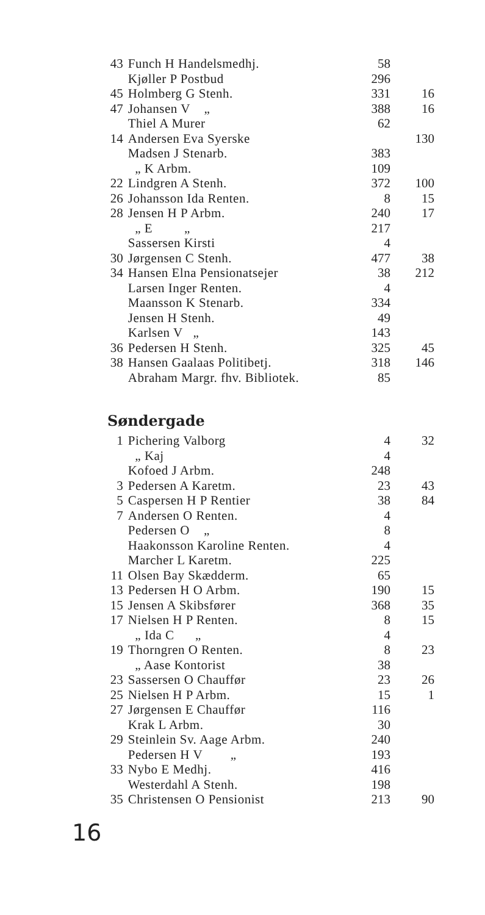| 43 | Funch H Handelsmedhj. | 58 | |
| | Kjøller P Postbud | 296 | |
| 45 | Holmberg G Stenh. | 331 | 16 |
| 47 | Johansen V „ | 388 | 16 |
| | Thiel A Murer | 62 | |
| 14 | Andersen Eva Syerske | | 130 |
| | Madsen J Stenarb. | 383 | |
| | „ K Arbm. | 109 | |
| 22 | Lindgren A Stenh. | 372 | 100 |
| 26 | Johansson Ida Renten. | 8 | 15 |
| 28 | Jensen H P Arbm. | 240 | 17 |
| | „ E „ | 217 | |
| | Sassersen Kirsti | 4 | |
| 30 | Jørgensen C Stenh. | 477 | 38 |
| 34 | Hansen Elna Pensionatsejer | 38 | 212 |
| | Larsen Inger Renten. | 4 | |
| | Maansson K Stenarb. | 334 | |
| | Jensen H Stenh. | 49 | |
| | Karlsen V „ | 143 | |
| 36 | Pedersen H Stenh. | 325 | 45 |
| 38 | Hansen Gaalaas Politibetj. | 318 | 146 |
| | Abraham Margr. fhv. Bibliotek. | 85 | |
Søndergade
| 1 | Pichering Valborg | 4 | 32 |
| | „ Kaj | 4 | |
| | Kofoed J Arbm. | 248 | |
| 3 | Pedersen A Karetm. | 23 | 43 |
| 5 | Caspersen H P Rentier | 38 | 84 |
| 7 | Andersen O Renten. | 4 | |
| | Pedersen O „ | 8 | |
| | Haakonsson Karoline Renten. | 4 | |
| | Marcher L Karetm. | 225 | |
| 11 | Olsen Bay Skædderm. | 65 | |
| 13 | Pedersen H O Arbm. | 190 | 15 |
| 15 | Jensen A Skibsfører | 368 | 35 |
| 17 | Nielsen H P Renten. | 8 | 15 |
| | „ Ida C „ | 4 | |
| 19 | Thorngren O Renten. | 8 | 23 |
| | „ Aase Kontorist | 38 | |
| 23 | Sassersen O Chauffør | 23 | 26 |
| 25 | Nielsen H P Arbm. | 15 | 1 |
| 27 | Jørgensen E Chauffør | 116 | |
| | Krak L Arbm. | 30 | |
| 29 | Steinlein Sv. Aage Arbm. | 240 | |
| | Pedersen H V „ | 193 | |
| 33 | Nybo E Medhj. | 416 | |
| | Westerdahl A Stenh. | 198 | |
| 35 | Christensen O Pensionist | 213 | 90 |
16